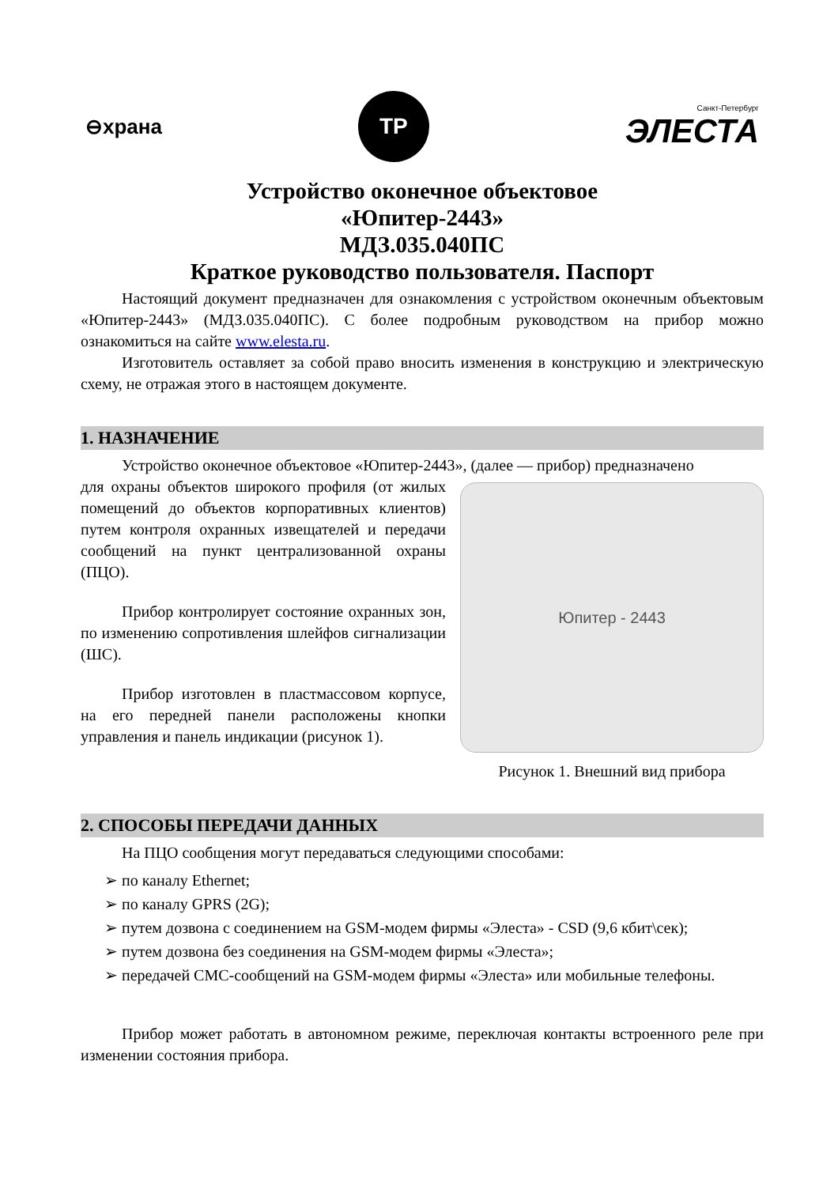⊖храна
ТР
Санкт-Петербург
ЭЛЕСТА
Устройство оконечное объектовое
«Юпитер-2443»
МДЗ.035.040ПС
Краткое руководство пользователя. Паспорт
Настоящий документ предназначен для ознакомления с устройством оконечным объектовым «Юпитер-2443» (МДЗ.035.040ПС). С более подробным руководством на прибор можно ознакомиться на сайте www.elesta.ru.
Изготовитель оставляет за собой право вносить изменения в конструкцию и электрическую схему, не отражая этого в настоящем документе.
1. НАЗНАЧЕНИЕ
Устройство оконечное объектовое «Юпитер-2443», (далее — прибор) предназначено
для охраны объектов широкого профиля (от жилых помещений до объектов корпоративных клиентов) путем контроля охранных извещателей и передачи сообщений на пункт централизованной охраны (ПЦО).
Прибор контролирует состояние охранных зон, по изменению сопротивления шлейфов сигнализации (ШС).
Прибор изготовлен в пластмассовом корпусе, на его передней панели расположены кнопки управления и панель индикации (рисунок 1).
Юпитер - 2443
Рисунок 1. Внешний вид прибора
2. СПОСОБЫ ПЕРЕДАЧИ ДАННЫХ
На ПЦО сообщения могут передаваться следующими способами:
➢ по каналу Ethernet;
➢ по каналу GPRS (2G);
➢ путем дозвона с соединением на GSM-модем фирмы «Элеста» - CSD (9,6 кбит\сек);
➢ путем дозвона без соединения на GSM-модем фирмы «Элеста»;
➢ передачей СМС-сообщений на GSM-модем фирмы «Элеста» или мобильные телефоны.
Прибор может работать в автономном режиме, переключая контакты встроенного реле при изменении состояния прибора.